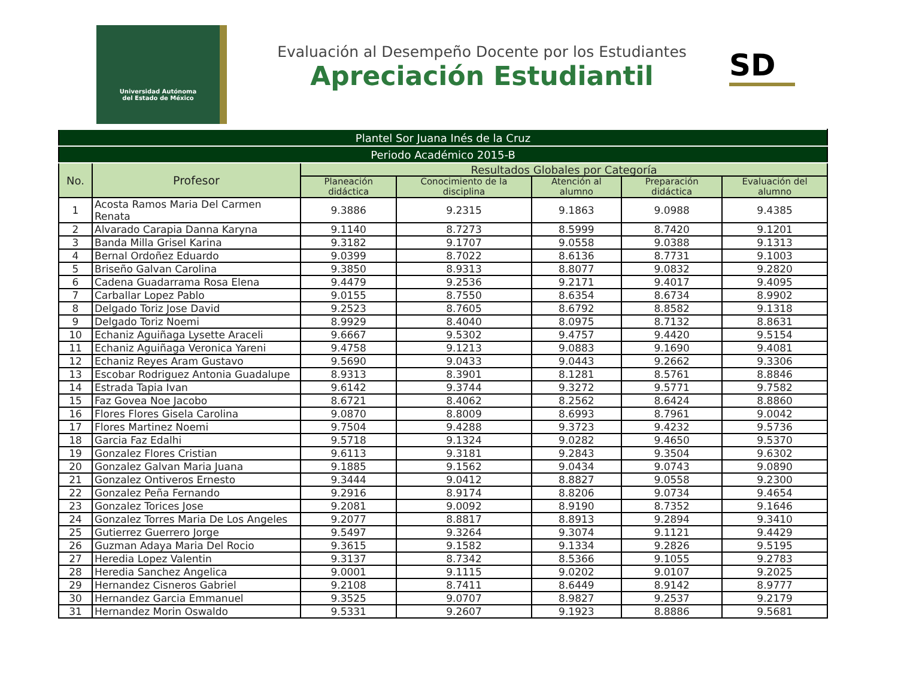Universidad Autónoma
del Estado de México
Evaluación al Desempeño Docente por los Estudiantes
Apreciación Estudiantil
SD
| Plantel Sor Juana Inés de la Cruz | | | | | | |
| --- | --- | --- | --- | --- | --- | --- |
| Periodo Académico 2015-B | | | | | | |
| No. | Profesor | Resultados Globales por Categoría | | | | |
| | | Planeación didáctica | Conocimiento de la disciplina | Atención al alumno | Preparación didáctica | Evaluación del alumno |
| 1 | Acosta Ramos Maria Del Carmen Renata | 9.3886 | 9.2315 | 9.1863 | 9.0988 | 9.4385 |
| 2 | Alvarado Carapia Danna Karyna | 9.1140 | 8.7273 | 8.5999 | 8.7420 | 9.1201 |
| 3 | Banda Milla Grisel Karina | 9.3182 | 9.1707 | 9.0558 | 9.0388 | 9.1313 |
| 4 | Bernal Ordoñez Eduardo | 9.0399 | 8.7022 | 8.6136 | 8.7731 | 9.1003 |
| 5 | Briseño Galvan Carolina | 9.3850 | 8.9313 | 8.8077 | 9.0832 | 9.2820 |
| 6 | Cadena Guadarrama Rosa Elena | 9.4479 | 9.2536 | 9.2171 | 9.4017 | 9.4095 |
| 7 | Carballar Lopez Pablo | 9.0155 | 8.7550 | 8.6354 | 8.6734 | 8.9902 |
| 8 | Delgado Toriz Jose David | 9.2523 | 8.7605 | 8.6792 | 8.8582 | 9.1318 |
| 9 | Delgado Toriz Noemi | 8.9929 | 8.4040 | 8.0975 | 8.7132 | 8.8631 |
| 10 | Echaniz Aguiñaga Lysette Araceli | 9.6667 | 9.5302 | 9.4757 | 9.4420 | 9.5154 |
| 11 | Echaniz Aguiñaga Veronica Yareni | 9.4758 | 9.1213 | 9.0883 | 9.1690 | 9.4081 |
| 12 | Echaniz Reyes Aram Gustavo | 9.5690 | 9.0433 | 9.0443 | 9.2662 | 9.3306 |
| 13 | Escobar Rodriguez Antonia Guadalupe | 8.9313 | 8.3901 | 8.1281 | 8.5761 | 8.8846 |
| 14 | Estrada Tapia Ivan | 9.6142 | 9.3744 | 9.3272 | 9.5771 | 9.7582 |
| 15 | Faz Govea Noe Jacobo | 8.6721 | 8.4062 | 8.2562 | 8.6424 | 8.8860 |
| 16 | Flores Flores Gisela Carolina | 9.0870 | 8.8009 | 8.6993 | 8.7961 | 9.0042 |
| 17 | Flores Martinez Noemi | 9.7504 | 9.4288 | 9.3723 | 9.4232 | 9.5736 |
| 18 | Garcia Faz Edalhi | 9.5718 | 9.1324 | 9.0282 | 9.4650 | 9.5370 |
| 19 | Gonzalez Flores Cristian | 9.6113 | 9.3181 | 9.2843 | 9.3504 | 9.6302 |
| 20 | Gonzalez Galvan Maria Juana | 9.1885 | 9.1562 | 9.0434 | 9.0743 | 9.0890 |
| 21 | Gonzalez Ontiveros Ernesto | 9.3444 | 9.0412 | 8.8827 | 9.0558 | 9.2300 |
| 22 | Gonzalez Peña Fernando | 9.2916 | 8.9174 | 8.8206 | 9.0734 | 9.4654 |
| 23 | Gonzalez Torices Jose | 9.2081 | 9.0092 | 8.9190 | 8.7352 | 9.1646 |
| 24 | Gonzalez Torres Maria De Los Angeles | 9.2077 | 8.8817 | 8.8913 | 9.2894 | 9.3410 |
| 25 | Gutierrez Guerrero Jorge | 9.5497 | 9.3264 | 9.3074 | 9.1121 | 9.4429 |
| 26 | Guzman Adaya Maria Del Rocio | 9.3615 | 9.1582 | 9.1334 | 9.2826 | 9.5195 |
| 27 | Heredia Lopez Valentin | 9.3137 | 8.7342 | 8.5366 | 9.1055 | 9.2783 |
| 28 | Heredia Sanchez Angelica | 9.0001 | 9.1115 | 9.0202 | 9.0107 | 9.2025 |
| 29 | Hernandez Cisneros Gabriel | 9.2108 | 8.7411 | 8.6449 | 8.9142 | 8.9777 |
| 30 | Hernandez Garcia Emmanuel | 9.3525 | 9.0707 | 8.9827 | 9.2537 | 9.2179 |
| 31 | Hernandez Morin Oswaldo | 9.5331 | 9.2607 | 9.1923 | 8.8886 | 9.5681 |